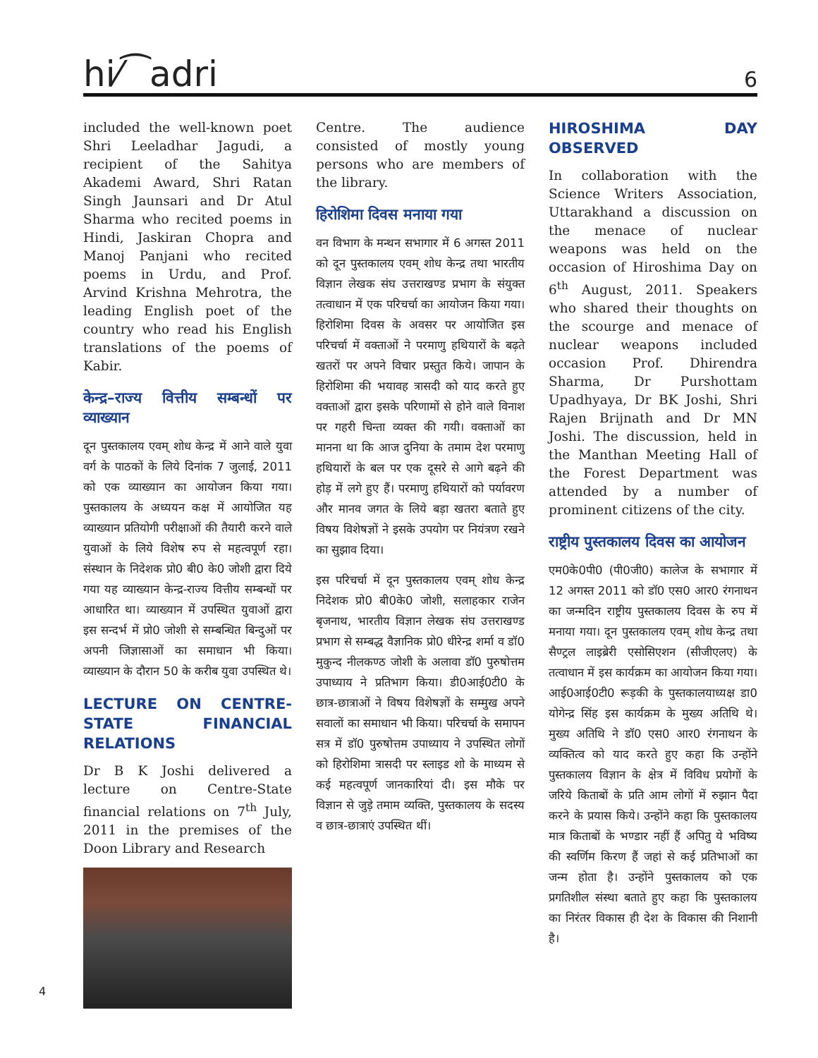hi⁄⁀adri 6
included the well-known poet Shri Leeladhar Jagudi, a recipient of the Sahitya Akademi Award, Shri Ratan Singh Jaunsari and Dr Atul Sharma who recited poems in Hindi, Jaskiran Chopra and Manoj Panjani who recited poems in Urdu, and Prof. Arvind Krishna Mehrotra, the leading English poet of the country who read his English translations of the poems of Kabir.
केन्द्र–राज्य वित्तीय सम्बन्धों पर व्याख्यान
दून पुस्तकालय एवम् शोध केन्द्र में आने वाले युवा वर्ग के पाठकों के लिये दिनांक 7 जुलाई, 2011 को एक व्याख्यान का आयोजन किया गया। पुस्तकालय के अध्ययन कक्ष में आयोजित यह व्याख्यान प्रतियोगी परीक्षाओं की तैयारी करने वाले युवाओं के लिये विशेष रुप से महत्वपूर्ण रहा। संस्थान के निदेशक प्रो0 बी0 के0 जोशी द्वारा दिये गया यह व्याख्यान केन्द्र-राज्य वित्तीय सम्बन्धों पर आधारित था। व्याख्यान में उपस्थित युवाओं द्वारा इस सन्दर्भ में प्रो0 जोशी से सम्बन्धित बिन्दुओं पर अपनी जिज्ञासाओं का समाधान भी किया। व्याख्यान के दौरान 50 के करीब युवा उपस्थित थे।
LECTURE ON CENTRE-STATE FINANCIAL RELATIONS
Dr B K Joshi delivered a lecture on Centre-State financial relations on 7<sup>th</sup> July, 2011 in the premises of the Doon Library and Research
Centre. The audience consisted of mostly young persons who are members of the library.
हिरोशिमा दिवस मनाया गया
वन विभाग के मन्थन सभागार में 6 अगस्त 2011 को दून पुस्तकालय एवम् शोध केन्द्र तथा भारतीय विज्ञान लेखक संघ उत्तराखण्ड प्रभाग के संयुक्त तत्वाधान में एक परिचर्चा का आयोजन किया गया। हिरोशिमा दिवस के अवसर पर आयोजित इस परिचर्चा में वक्ताओं ने परमाणु हथियारों के बढ़ते खतरों पर अपने विचार प्रस्तुत किये। जापान के हिरोशिमा की भयावह त्रासदी को याद करते हुए वक्ताओं द्वारा इसके परिणामों से होने वाले विनाश पर गहरी चिन्ता व्यक्त की गयी। वक्ताओं का मानना था कि आज दुनिया के तमाम देश परमाणु हथियारों के बल पर एक दूसरे से आगे बढ़ने की होड़ में लगे हुए हैं। परमाणु हथियारों को पर्यावरण और मानव जगत के लिये बड़ा खतरा बताते हुए विषय विशेषज्ञों ने इसके उपयोग पर नियंत्रण रखने का सुझाव दिया।
इस परिचर्चा में दून पुस्तकालय एवम् शोध केन्द्र निदेशक प्रो0 बी0के0 जोशी, सलाहकार राजेन बृजनाथ, भारतीय विज्ञान लेखक संघ उत्तराखण्ड प्रभाग से सम्बद्ध वैज्ञानिक प्रो0 धीरेन्द्र शर्मा व डॉ0 मुकुन्द नीलकण्ठ जोशी के अलावा डॉ0 पुरुषोत्तम उपाध्याय ने प्रतिभाग किया। डी0आई0टी0 के छात्र-छात्राओं ने विषय विशेषज्ञों के सम्मुख अपने सवालों का समाधान भी किया। परिचर्चा के समापन सत्र में डॉ0 पुरुषोत्तम उपाध्याय ने उपस्थित लोगों को हिरोशिमा त्रासदी पर स्लाइड शो के माध्यम से कई महत्वपूर्ण जानकारियां दी। इस मौके पर विज्ञान से जुड़े तमाम व्यक्ति, पुस्तकालय के सदस्य व छात्र-छात्राएं उपस्थित थीं।
HIROSHIMA DAY OBSERVED
In collaboration with the Science Writers Association, Uttarakhand a discussion on the menace of nuclear weapons was held on the occasion of Hiroshima Day on 6<sup>th</sup> August, 2011. Speakers who shared their thoughts on the scourge and menace of nuclear weapons included occasion Prof. Dhirendra Sharma, Dr Purshottam Upadhyaya, Dr BK Joshi, Shri Rajen Brijnath and Dr MN Joshi. The discussion, held in the Manthan Meeting Hall of the Forest Department was attended by a number of prominent citizens of the city.
राष्ट्रीय पुस्तकालय दिवस का आयोजन
एम0के0पी0 (पी0जी0) कालेज के सभागार में 12 अगस्त 2011 को डॉ0 एस0 आर0 रंगनाथन का जन्मदिन राष्ट्रीय पुस्तकालय दिवस के रुप में मनाया गया। दून पुस्तकालय एवम् शोध केन्द्र तथा सैण्ट्रल लाइब्रेरी एसोसिएशन (सीजीएलए) के तत्वाधान में इस कार्यक्रम का आयोजन किया गया। आई0आई0टी0 रूड़की के पुस्तकालयाध्यक्ष डा0 योगेन्द्र सिंह इस कार्यक्रम के मुख्य अतिथि थे। मुख्य अतिथि ने डॉ0 एस0 आर0 रंगनाथन के व्यक्तित्व को याद करते हुए कहा कि उन्होंने पुस्तकालय विज्ञान के क्षेत्र में विविध प्रयोगों के जरिये किताबों के प्रति आम लोगों में रुझान पैदा करने के प्रयास किये। उन्होंने कहा कि पुस्तकालय मात्र किताबों के भण्डार नहीं हैं अपितु ये भविष्य की स्वर्णिम किरण हैं जहां से कई प्रतिभाओं का जन्म होता है। उन्होंने पुस्तकालय को एक प्रगतिशील संस्था बताते हुए कहा कि पुस्तकालय का निरंतर विकास ही देश के विकास की निशानी है।
4